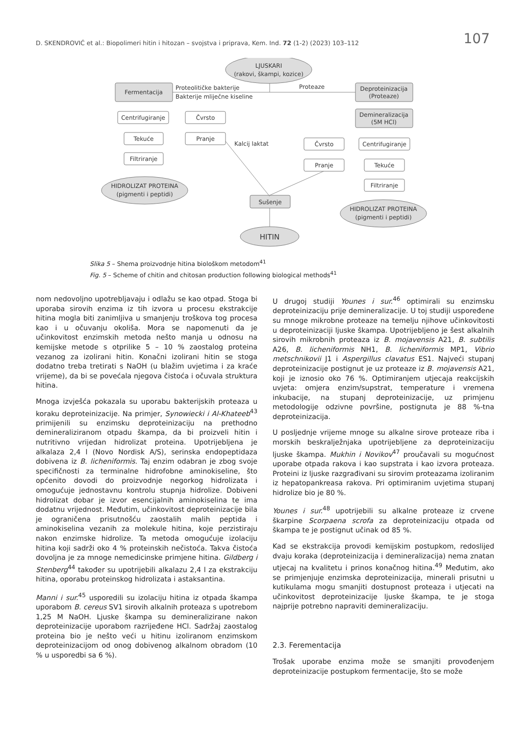D. SKENDROVIĆ et al.: Biopolimeri hitin i hitozan – svojstva i priprava, Kem. Ind. 72 (1-2) (2023) 103–112 107
LJUSKARI
(rakovi, škampi, kozice)
Fermentacija
Deproteinizacija
(Proteaze)
Demineralizacija
(5M HCl)
Centrifugiranje
Čvrsto
Tekuće
Pranje
Filtriranje
HIDROLIZAT PROTEINA
(pigmenti i peptidi)
Čvrsto
Centrifugiranje
Pranje
Tekuće
Filtriranje
Sušenje
HITIN
HIDROLIZAT PROTEINA
(pigmenti i peptidi)
Proteolitičke bakterije
Bakterije mliječne kiseline
Proteaze
Kalcij laktat
Slika 5 – Shema proizvodnje hitina biološkom metodom<sup>41</sup>
Fig. 5 – Scheme of chitin and chitosan production following biological methods<sup>41</sup>
nom nedovoljno upotrebljavaju i odlažu se kao otpad. Stoga bi uporaba sirovih enzima iz tih izvora u procesu ekstrakcije hitina mogla biti zanimljiva u smanjenju troškova tog procesa kao i u očuvanju okoliša. Mora se napomenuti da je učinkovitost enzimskih metoda nešto manja u odnosu na kemijske metode s otprilike 5 – 10 % zaostalog proteina vezanog za izolirani hitin. Konačni izolirani hitin se stoga dodatno treba tretirati s NaOH (u blažim uvjetima i za kraće vrijeme), da bi se povećala njegova čistoća i očuvala struktura hitina.
Mnoga izvješća pokazala su uporabu bakterijskih proteaza u koraku deproteinizacije. Na primjer, Synowiecki i Al-Khateeb<sup>43</sup> primijenili su enzimsku deproteinizaciju na prethodno demineraliziranom otpadu škampa, da bi proizveli hitin i nutritivno vrijedan hidrolizat proteina. Upotrijebljena je alkalaza 2,4 l (Novo Nordisk A/S), serinska endopeptidaza dobivena iz B. licheniformis. Taj enzim odabran je zbog svoje specifičnosti za terminalne hidrofobne aminokiseline, što općenito dovodi do proizvodnje negorkog hidrolizata i omogućuje jednostavnu kontrolu stupnja hidrolize. Dobiveni hidrolizat dobar je izvor esencijalnih aminokiselina te ima dodatnu vrijednost. Međutim, učinkovitost deproteinizacije bila je ograničena prisutnošću zaostalih malih peptida i aminokiselina vezanih za molekule hitina, koje perzistiraju nakon enzimske hidrolize. Ta metoda omogućuje izolaciju hitina koji sadrži oko 4 % proteinskih nečistoća. Takva čistoća dovoljna je za mnoge nemedicinske primjene hitina. Gildberg i Stenberg<sup>44</sup> također su upotrijebili alkalazu 2,4 l za ekstrakciju hitina, oporabu proteinskog hidrolizata i astaksantina.
Manni i sur.<sup>45</sup> usporedili su izolaciju hitina iz otpada škampa uporabom B. cereus SV1 sirovih alkalnih proteaza s upotrebom 1,25 M NaOH. Ljuske škampa su demineralizirane nakon deproteinizacije uporabom razrijeđene HCl. Sadržaj zaostalog proteina bio je nešto veći u hitinu izoliranom enzimskom deproteinizacijom od onog dobivenog alkalnom obradom (10 % u usporedbi sa 6 %).
U drugoj studiji Younes i sur.<sup>46</sup> optimirali su enzimsku deproteinizaciju prije demineralizacije. U toj studiji uspoređene su mnoge mikrobne proteaze na temelju njihove učinkovitosti u deproteinizaciji ljuske škampa. Upotrijebljeno je šest alkalnih sirovih mikrobnih proteaza iz B. mojavensis A21, B. subtilis A26, B. licheniformis NH1, B. licheniformis MP1, Vibrio metschnikovii J1 i Aspergillus clavatus ES1. Najveći stupanj deproteinizacije postignut je uz proteaze iz B. mojavensis A21, koji je iznosio oko 76 %. Optimiranjem utjecaja reakcijskih uvjeta: omjera enzim/supstrat, temperature i vremena inkubacije, na stupanj deproteinizacije, uz primjenu metodologije odzivne površine, postignuta je 88 %-tna deproteinizacija.
U posljednje vrijeme mnoge su alkalne sirove proteaze riba i morskih beskralježnjaka upotrijebljene za deproteinizaciju ljuske škampa. Mukhin i Novikov<sup>47</sup> proučavali su mogućnost uporabe otpada rakova i kao supstrata i kao izvora proteaza. Proteini iz ljuske razgrađivani su sirovim proteazama izoliranim iz hepatopankreasa rakova. Pri optimiranim uvjetima stupanj hidrolize bio je 80 %.
Younes i sur.<sup>48</sup> upotrijebili su alkalne proteaze iz crvene škarpine Scorpaena scrofa za deproteinizaciju otpada od škampa te je postignut učinak od 85 %.
Kad se ekstrakcija provodi kemijskim postupkom, redoslijed dvaju koraka (deproteinizacija i demineralizacija) nema znatan utjecaj na kvalitetu i prinos konačnog hitina.<sup>49</sup> Međutim, ako se primjenjuje enzimska deproteinizacija, minerali prisutni u kutikulama mogu smanjiti dostupnost proteaza i utjecati na učinkovitost deproteinizacije ljuske škampa, te je stoga najprije potrebno napraviti demineralizaciju.
2.3. Feremen­tacija
Trošak uporabe enzima može se smanjiti provođenjem deproteinizacije postupkom fermentacije, što se može